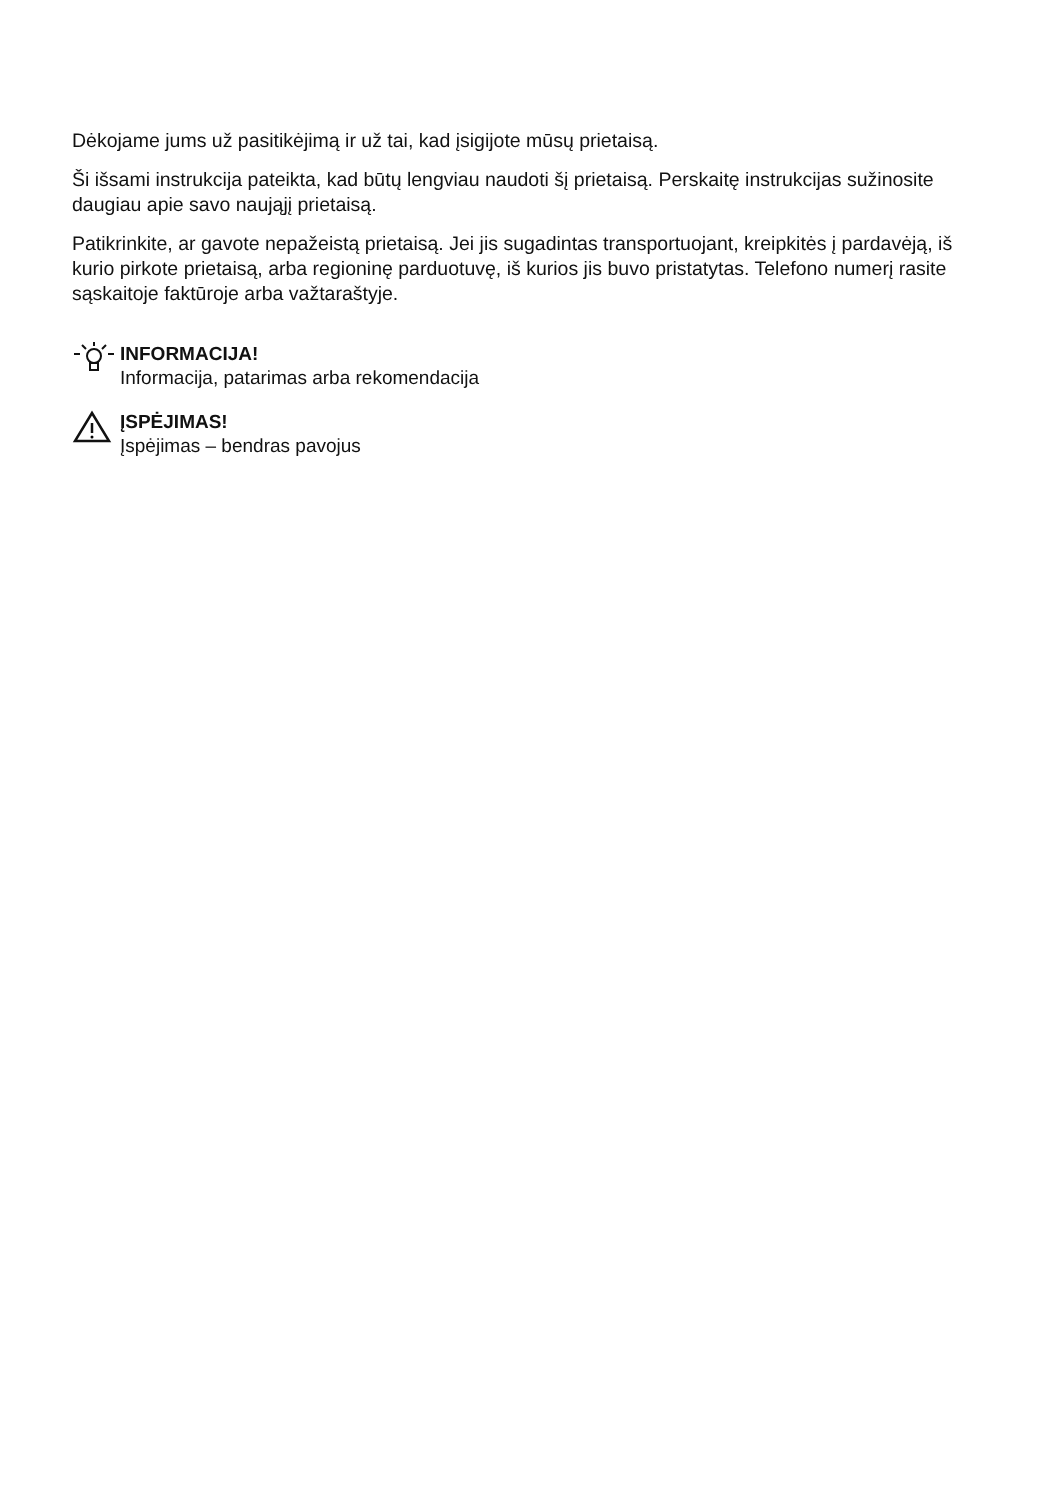Dėkojame jums už pasitikėjimą ir už tai, kad įsigijote mūsų prietaisą.
Ši išsami instrukcija pateikta, kad būtų lengviau naudoti šį prietaisą. Perskaitę instrukcijas sužinosite daugiau apie savo naująjį prietaisą.
Patikrinkite, ar gavote nepažeistą prietaisą. Jei jis sugadintas transportuojant, kreipkitės į pardavėją, iš kurio pirkote prietaisą, arba regioninę parduotuvę, iš kurios jis buvo pristatytas. Telefono numerį rasite sąskaitoje faktūroje arba važtaraštyje.
INFORMACIJA!
Informacija, patarimas arba rekomendacija
ĮSPĖJIMAS!
Įspėjimas – bendras pavojus